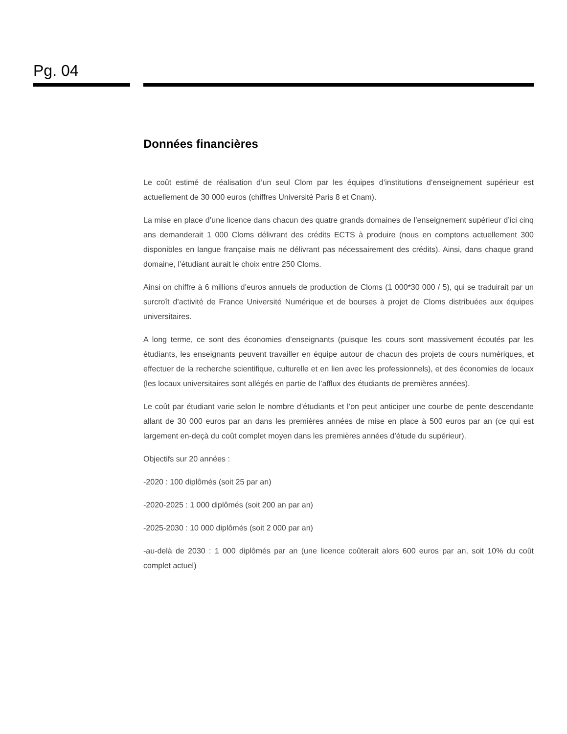Pg. 04
Données financières
Le coût estimé de réalisation d’un seul Clom par les équipes d’institutions d’enseignement supérieur est actuellement de 30 000 euros (chiffres Université Paris 8 et Cnam).
La mise en place d’une licence dans chacun des quatre grands domaines de l’enseignement supérieur d’ici cinq ans demanderait 1 000 Cloms délivrant des crédits ECTS à produire (nous en comptons actuellement 300 disponibles en langue française mais ne délivrant pas nécessairement des crédits). Ainsi, dans chaque grand domaine, l’étudiant aurait le choix entre 250 Cloms.
Ainsi on chiffre à 6 millions d’euros annuels de production de Cloms (1 000*30 000 / 5), qui se traduirait par un surcroît d’activité de France Université Numérique et de bourses à projet de Cloms distribuées aux équipes universitaires.
A long terme, ce sont des économies d’enseignants (puisque les cours sont massivement écoutés par les étudiants, les enseignants peuvent travailler en équipe autour de chacun des projets de cours numériques, et effectuer de la recherche scientifique, culturelle et en lien avec les professionnels), et des économies de locaux (les locaux universitaires sont allégés en partie de l’afflux des étudiants de premières années).
Le coût par étudiant varie selon le nombre d’étudiants et l’on peut anticiper une courbe de pente descendante allant de 30 000 euros par an dans les premières années de mise en place à 500 euros par an (ce qui est largement en-deçà du coût complet moyen dans les premières années d’étude du supérieur).
Objectifs sur 20 années :
-2020 : 100 diplômés (soit 25 par an)
-2020-2025 : 1 000 diplômés (soit 200 an par an)
-2025-2030 : 10 000 diplômés (soit 2 000 par an)
-au-delà de 2030 : 1 000 diplômés par an (une licence coûterait alors 600 euros par an, soit 10% du coût complet actuel)